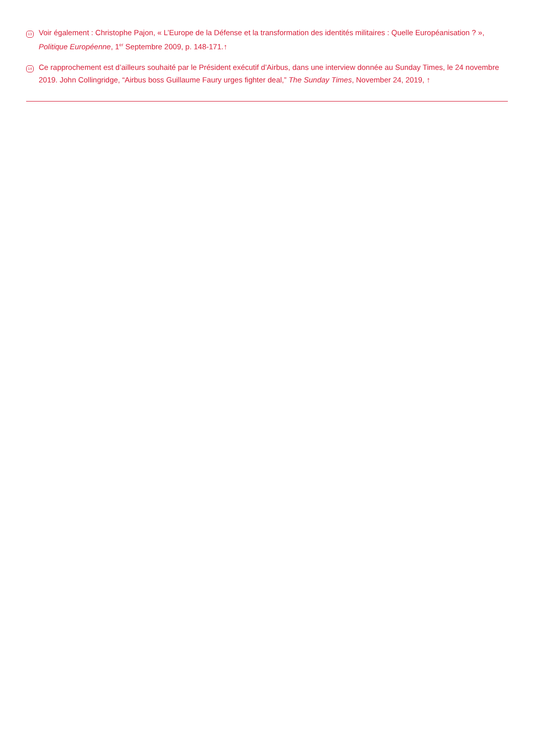13
Voir également : Christophe Pajon, « L’Europe de la Défense et la transformation des identités militaires : Quelle Européanisation ? », Politique Européenne, 1<sup>er</sup> Septembre 2009, p. 148-171.↑
14
Ce rapprochement est d’ailleurs souhaité par le Président exécutif d’Airbus, dans une interview donnée au Sunday Times, le 24 novembre 2019. John Collingridge, “Airbus boss Guillaume Faury urges fighter deal,” The Sunday Times, November 24, 2019, ↑